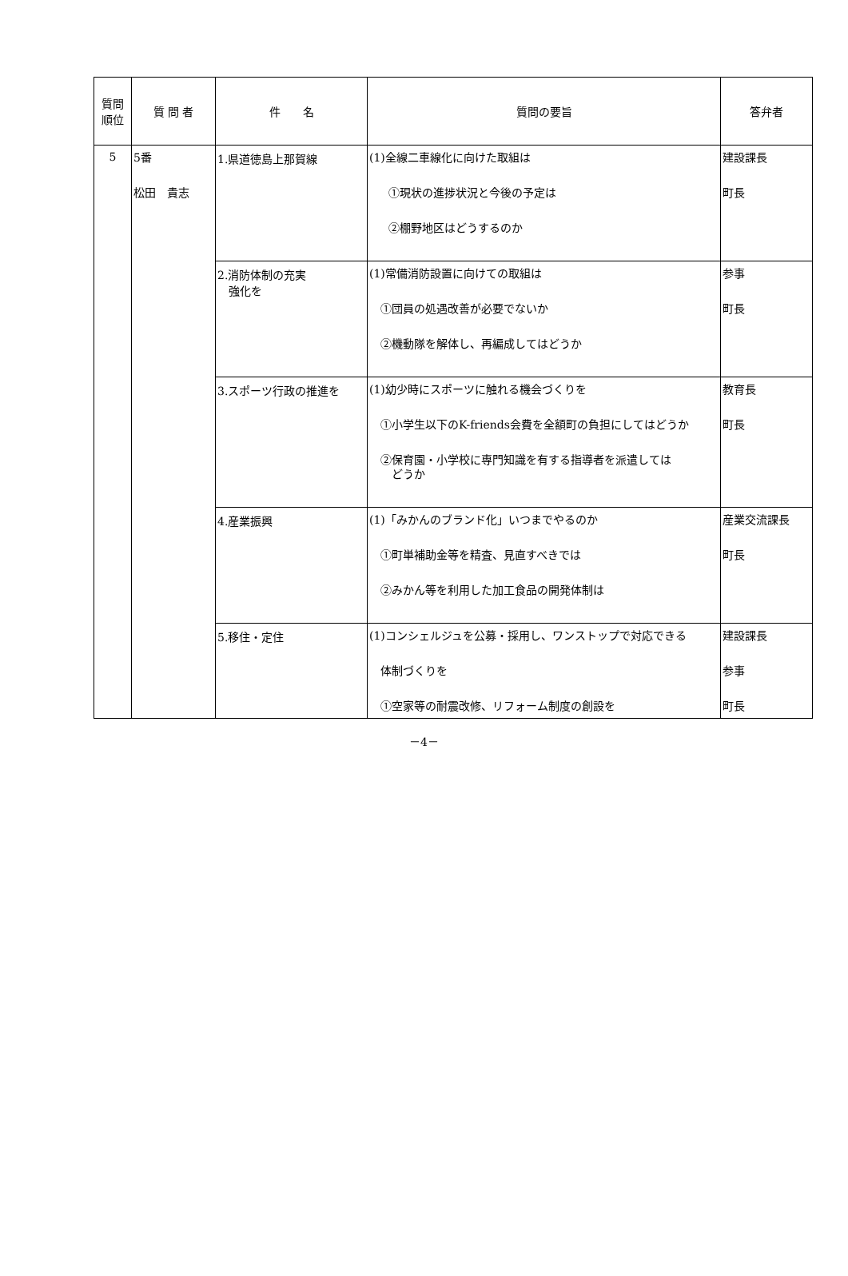| 質問 順位 | 質 問 者 | 件 名 | 質問の要旨 | 答弁者 |
| --- | --- | --- | --- | --- |
| 5 | 5番 松田 貴志 | 1.県道徳島上那賀線 | (1)全線二車線化に向けた取組は ①現状の進捗状況と今後の予定は ②棚野地区はどうするのか | 建設課長 町長 |
| | | 2.消防体制の充実 強化を | (1)常備消防設置に向けての取組は ①団員の処遇改善が必要でないか ②機動隊を解体し、再編成してはどうか | 参事 町長 |
| | | 3.スポーツ行政の推進を | (1)幼少時にスポーツに触れる機会づくりを ①小学生以下のK-friends会費を全額町の負担にしてはどうか ②保育園・小学校に専門知識を有する指導者を派遣しては どうか | 教育長 町長 |
| | | 4.産業振興 | (1)「みかんのブランド化」いつまでやるのか ①町単補助金等を精査、見直すべきでは ②みかん等を利用した加工食品の開発体制は | 産業交流課長 町長 |
| | | 5.移住・定住 | (1)コンシェルジュを公募・採用し、ワンストップで対応できる 体制づくりを ①空家等の耐震改修、リフォーム制度の創設を | 建設課長 参事 町長 |
－4－